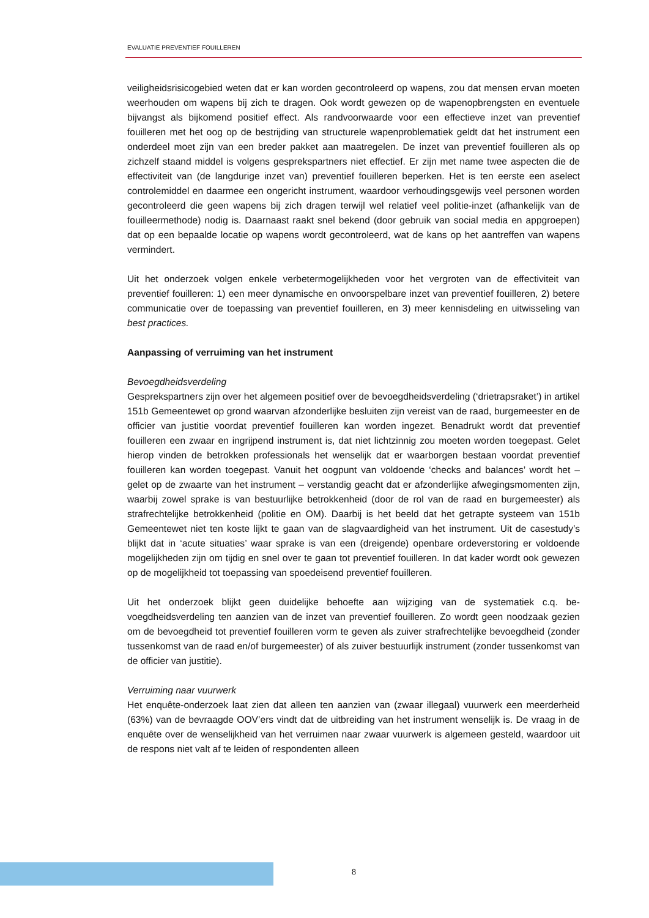EVALUATIE PREVENTIEF FOUILLEREN
veiligheidsrisicogebied weten dat er kan worden gecontroleerd op wapens, zou dat mensen ervan moeten weerhouden om wapens bij zich te dragen. Ook wordt gewezen op de wapen­opbrengsten en eventuele bijvangst als bijkomend positief effect. Als randvoorwaarde voor een effectieve inzet van preventief fouilleren met het oog op de bestrijding van structurele wapenproblematiek geldt dat het instrument een onderdeel moet zijn van een breder pakket aan maatregelen. De inzet van preventief fouilleren als op zichzelf staand middel is volgens gesprekspartners niet effectief. Er zijn met name twee aspecten die de effectiviteit van (de langdurige inzet van) preventief fouilleren beperken. Het is ten eerste een aselect controle­middel en daarmee een ongericht instrument, waardoor verhoudingsgewijs veel personen worden gecontroleerd die geen wapens bij zich dragen terwijl wel relatief veel politie-inzet (afhankelijk van de fouilleermethode) nodig is. Daarnaast raakt snel bekend (door gebruik van social media en appgroepen) dat op een bepaalde locatie op wapens wordt gecontroleerd, wat de kans op het aantreffen van wapens vermindert.
Uit het onderzoek volgen enkele verbetermogelijkheden voor het vergroten van de effectivi­teit van preventief fouilleren: 1) een meer dynamische en onvoorspelbare inzet van preventief fouilleren, 2) betere communicatie over de toepassing van preventief fouilleren, en 3) meer kennisdeling en uitwisseling van best practices.
Aanpassing of verruiming van het instrument
Bevoegdheidsverdeling
Gesprekspartners zijn over het algemeen positief over de bevoegdheidsverdeling (‘drietraps­raket’) in artikel 151b Gemeentewet op grond waarvan afzonderlijke besluiten zijn vereist van de raad, burgemeester en de officier van justitie voordat preventief fouilleren kan worden ingezet. Benadrukt wordt dat preventief fouilleren een zwaar en ingrijpend instrument is, dat niet lichtzinnig zou moeten worden toegepast. Gelet hierop vinden de betrokken professionals het wenselijk dat er waarborgen bestaan voordat preventief fouilleren kan worden toegepast. Vanuit het oogpunt van voldoende ‘checks and balances’ wordt het – gelet op de zwaarte van het instrument – verstandig geacht dat er afzonderlijke afwegingsmomenten zijn, waarbij zo­wel sprake is van bestuurlijke betrokkenheid (door de rol van de raad en burgemeester) als strafrechtelijke betrokkenheid (politie en OM). Daarbij is het beeld dat het getrapte systeem van 151b Gemeentewet niet ten koste lijkt te gaan van de slagvaardigheid van het instrument. Uit de casestudy’s blijkt dat in ‘acute situaties’ waar sprake is van een (dreigende) openbare ordeverstoring er voldoende mogelijkheden zijn om tijdig en snel over te gaan tot preventief fouilleren. In dat kader wordt ook gewezen op de mogelijkheid tot toepassing van spoedeisend preventief fouilleren.
Uit het onderzoek blijkt geen duidelijke behoefte aan wijziging van de systematiek c.q. be­voegdheidsverdeling ten aanzien van de inzet van preventief fouilleren. Zo wordt geen nood­zaak gezien om de bevoegdheid tot preventief fouilleren vorm te geven als zuiver strafrechte­lijke bevoegdheid (zonder tussenkomst van de raad en/of burgemeester) of als zuiver bestuur­lijk instrument (zonder tussenkomst van de officier van justitie).
Verruiming naar vuurwerk
Het enquête-onderzoek laat zien dat alleen ten aanzien van (zwaar illegaal) vuurwerk een meerderheid (63%) van de bevraagde OOV’ers vindt dat de uitbreiding van het instrument wenselijk is. De vraag in de enquête over de wenselijkheid van het verruimen naar zwaar vuur­werk is algemeen gesteld, waardoor uit de respons niet valt af te leiden of respondenten alleen
8